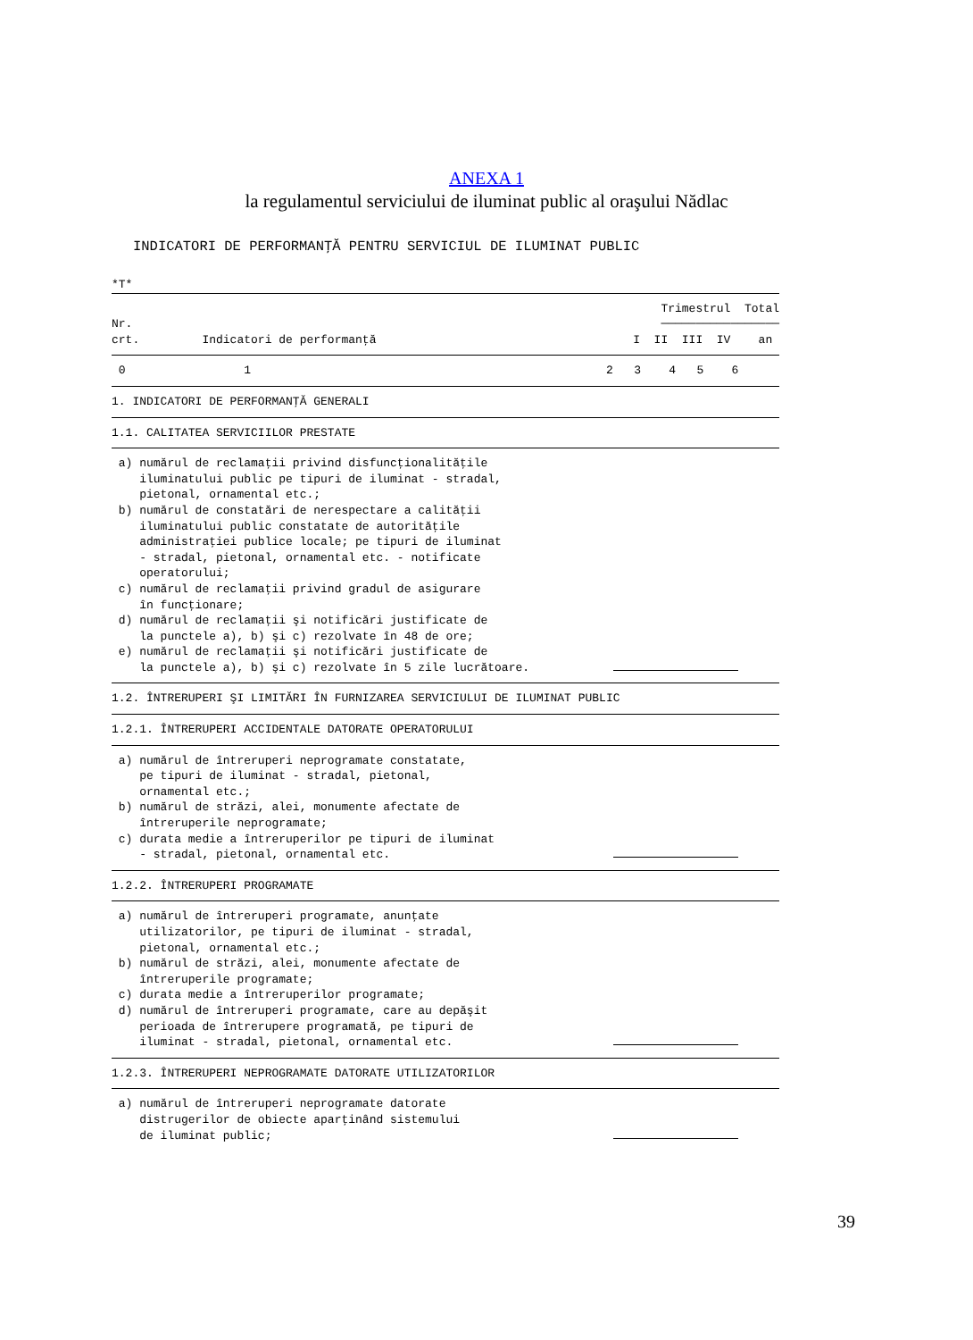ANEXA 1
la regulamentul serviciului de iluminat public al oraşului Nădlac
INDICATORI DE PERFORMANŢĂ PENTRU SERVICIUL DE ILUMINAT PUBLIC
*T*
| Nr. crt. Indicatori de performanţă | Trimestrul Total ───────────────── I II III IV an |
| 0 1 | 2 3 4 5 6 |
| 1. INDICATORI DE PERFORMANŢĂ GENERALI | |
| 1.1. CALITATEA SERVICIILOR PRESTATE | |
| a) numărul de reclamaţii privind disfuncţionalităţile iluminatului public pe tipuri de iluminat - stradal, pietonal, ornamental etc.; b) numărul de constatări de nerespectare a calităţii iluminatului public constatate de autorităţile administraţiei publice locale; pe tipuri de iluminat - stradal, pietonal, ornamental etc. - notificate operatorului; c) numărul de reclamaţii privind gradul de asigurare în funcţionare; d) numărul de reclamaţii şi notificări justificate de la punctele a), b) şi c) rezolvate în 48 de ore; e) numărul de reclamaţii şi notificări justificate de la punctele a), b) şi c) rezolvate în 5 zile lucrătoare. | |
| 1.2. ÎNTRERUPERI ŞI LIMITĂRI ÎN FURNIZAREA SERVICIULUI DE ILUMINAT PUBLIC | |
| 1.2.1. ÎNTRERUPERI ACCIDENTALE DATORATE OPERATORULUI | |
| a) numărul de întreruperi neprogramate constatate, pe tipuri de iluminat - stradal, pietonal, ornamental etc.; b) numărul de străzi, alei, monumente afectate de întreruperile neprogramate; c) durata medie a întreruperilor pe tipuri de iluminat - stradal, pietonal, ornamental etc. | |
| 1.2.2. ÎNTRERUPERI PROGRAMATE | |
| a) numărul de întreruperi programate, anunţate utilizatorilor, pe tipuri de iluminat - stradal, pietonal, ornamental etc.; b) numărul de străzi, alei, monumente afectate de întreruperile programate; c) durata medie a întreruperilor programate; d) numărul de întreruperi programate, care au depăşit perioada de întrerupere programată, pe tipuri de iluminat - stradal, pietonal, ornamental etc. | |
| 1.2.3. ÎNTRERUPERI NEPROGRAMATE DATORATE UTILIZATORILOR | |
| a) numărul de întreruperi neprogramate datorate distrugerilor de obiecte aparţinând sistemului de iluminat public; | |
39